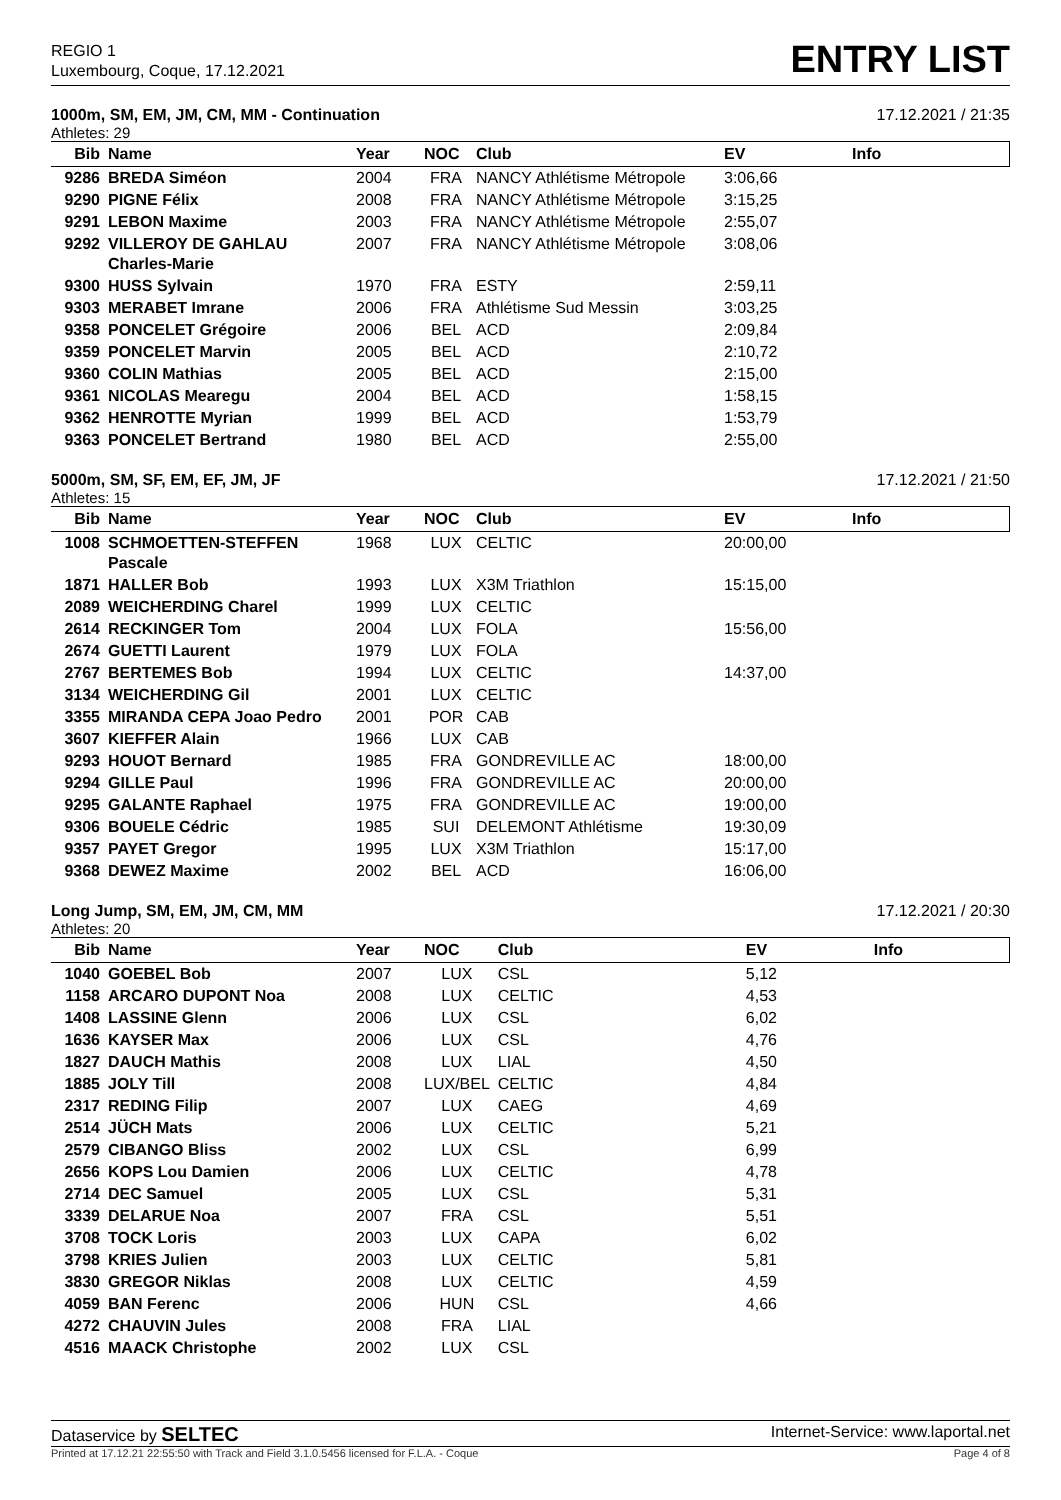REGIO 1
Luxembourg, Coque, 17.12.2021
ENTRY LIST
1000m, SM, EM, JM, CM, MM - Continuation 17.12.2021 / 21:35
Athletes: 29
| Bib | Name | Year | NOC | Club | EV | Info |
| --- | --- | --- | --- | --- | --- | --- |
| 9286 | BREDA Siméon | 2004 | FRA | NANCY Athlétisme Métropole | 3:06,66 | |
| 9290 | PIGNE Félix | 2008 | FRA | NANCY Athlétisme Métropole | 3:15,25 | |
| 9291 | LEBON Maxime | 2003 | FRA | NANCY Athlétisme Métropole | 2:55,07 | |
| 9292 | VILLEROY DE GAHLAU Charles-Marie | 2007 | FRA | NANCY Athlétisme Métropole | 3:08,06 | |
| 9300 | HUSS Sylvain | 1970 | FRA | ESTY | 2:59,11 | |
| 9303 | MERABET Imrane | 2006 | FRA | Athlétisme Sud Messin | 3:03,25 | |
| 9358 | PONCELET Grégoire | 2006 | BEL | ACD | 2:09,84 | |
| 9359 | PONCELET Marvin | 2005 | BEL | ACD | 2:10,72 | |
| 9360 | COLIN Mathias | 2005 | BEL | ACD | 2:15,00 | |
| 9361 | NICOLAS Mearegu | 2004 | BEL | ACD | 1:58,15 | |
| 9362 | HENROTTE Myrian | 1999 | BEL | ACD | 1:53,79 | |
| 9363 | PONCELET Bertrand | 1980 | BEL | ACD | 2:55,00 | |
5000m, SM, SF, EM, EF, JM, JF 17.12.2021 / 21:50
Athletes: 15
| Bib | Name | Year | NOC | Club | EV | Info |
| --- | --- | --- | --- | --- | --- | --- |
| 1008 | SCHMOETTEN-STEFFEN Pascale | 1968 | LUX | CELTIC | 20:00,00 | |
| 1871 | HALLER Bob | 1993 | LUX | X3M Triathlon | 15:15,00 | |
| 2089 | WEICHERDING Charel | 1999 | LUX | CELTIC | | |
| 2614 | RECKINGER Tom | 2004 | LUX | FOLA | 15:56,00 | |
| 2674 | GUETTI Laurent | 1979 | LUX | FOLA | | |
| 2767 | BERTEMES Bob | 1994 | LUX | CELTIC | 14:37,00 | |
| 3134 | WEICHERDING Gil | 2001 | LUX | CELTIC | | |
| 3355 | MIRANDA CEPA Joao Pedro | 2001 | POR | CAB | | |
| 3607 | KIEFFER Alain | 1966 | LUX | CAB | | |
| 9293 | HOUOT Bernard | 1985 | FRA | GONDREVILLE AC | 18:00,00 | |
| 9294 | GILLE Paul | 1996 | FRA | GONDREVILLE AC | 20:00,00 | |
| 9295 | GALANTE Raphael | 1975 | FRA | GONDREVILLE AC | 19:00,00 | |
| 9306 | BOUELE Cédric | 1985 | SUI | DELEMONT Athlétisme | 19:30,09 | |
| 9357 | PAYET Gregor | 1995 | LUX | X3M Triathlon | 15:17,00 | |
| 9368 | DEWEZ Maxime | 2002 | BEL | ACD | 16:06,00 | |
Long Jump, SM, EM, JM, CM, MM 17.12.2021 / 20:30
Athletes: 20
| Bib | Name | Year | NOC | Club | EV | Info |
| --- | --- | --- | --- | --- | --- | --- |
| 1040 | GOEBEL Bob | 2007 | LUX | CSL | 5,12 | |
| 1158 | ARCARO DUPONT Noa | 2008 | LUX | CELTIC | 4,53 | |
| 1408 | LASSINE Glenn | 2006 | LUX | CSL | 6,02 | |
| 1636 | KAYSER Max | 2006 | LUX | CSL | 4,76 | |
| 1827 | DAUCH Mathis | 2008 | LUX | LIAL | 4,50 | |
| 1885 | JOLY Till | 2008 | LUX/BEL | CELTIC | 4,84 | |
| 2317 | REDING Filip | 2007 | LUX | CAEG | 4,69 | |
| 2514 | JÜCH Mats | 2006 | LUX | CELTIC | 5,21 | |
| 2579 | CIBANGO Bliss | 2002 | LUX | CSL | 6,99 | |
| 2656 | KOPS Lou Damien | 2006 | LUX | CELTIC | 4,78 | |
| 2714 | DEC Samuel | 2005 | LUX | CSL | 5,31 | |
| 3339 | DELARUE Noa | 2007 | FRA | CSL | 5,51 | |
| 3708 | TOCK Loris | 2003 | LUX | CAPA | 6,02 | |
| 3798 | KRIES Julien | 2003 | LUX | CELTIC | 5,81 | |
| 3830 | GREGOR Niklas | 2008 | LUX | CELTIC | 4,59 | |
| 4059 | BAN Ferenc | 2006 | HUN | CSL | 4,66 | |
| 4272 | CHAUVIN Jules | 2008 | FRA | LIAL | | |
| 4516 | MAACK Christophe | 2002 | LUX | CSL | | |
Dataservice by SELTEC Internet-Service: www.laportal.net
Printed at 17.12.21 22:55:50 with Track and Field 3.1.0.5456 licensed for F.L.A. - Coque Page 4 of 8